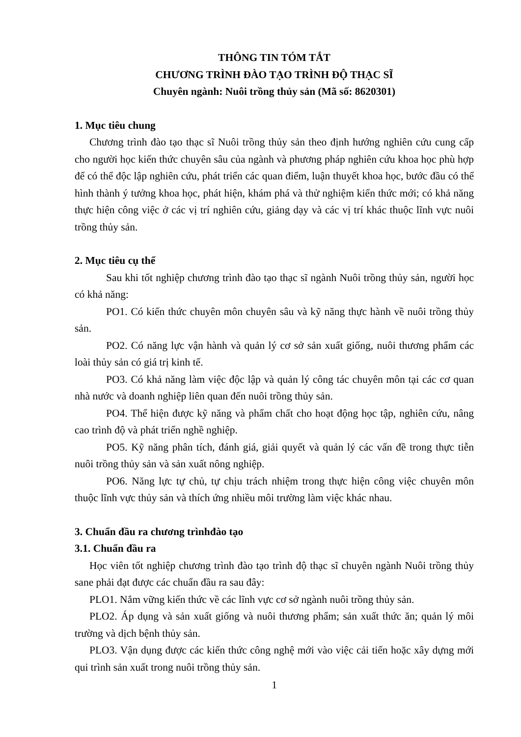THÔNG TIN TÓM TẮT
CHƯƠNG TRÌNH ĐÀO TẠO TRÌNH ĐỘ THẠC SĨ
Chuyên ngành: Nuôi trồng thủy sản (Mã số: 8620301)
1. Mục tiêu chung
Chương trình đào tạo thạc sĩ Nuôi trồng thủy sản theo định hướng nghiên cứu cung cấp cho người học kiến thức chuyên sâu của ngành và phương pháp nghiên cứu khoa học phù hợp để có thể độc lập nghiên cứu, phát triển các quan điểm, luận thuyết khoa học, bước đầu có thể hình thành ý tưởng khoa học, phát hiện, khám phá và thử nghiệm kiến thức mới; có khả năng thực hiện công việc ở các vị trí nghiên cứu, giảng dạy và các vị trí khác thuộc lĩnh vực nuôi trồng thủy sản.
2. Mục tiêu cụ thể
Sau khi tốt nghiệp chương trình đào tạo thạc sĩ ngành Nuôi trồng thủy sản, người học có khả năng:
PO1. Có kiến thức chuyên môn chuyên sâu và kỹ năng thực hành về nuôi trồng thủy sản.
PO2. Có năng lực vận hành và quản lý cơ sở sản xuất giống, nuôi thương phẩm các loài thủy sản có giá trị kinh tế.
PO3. Có khả năng làm việc độc lập và quản lý công tác chuyên môn tại các cơ quan nhà nước và doanh nghiệp liên quan đến nuôi trồng thủy sản.
PO4. Thể hiện được kỹ năng và phẩm chất cho hoạt động học tập, nghiên cứu, nâng cao trình độ và phát triển nghề nghiệp.
PO5. Kỹ năng phân tích, đánh giá, giải quyết và quản lý các vấn đề trong thực tiễn nuôi trồng thủy sản và sản xuất nông nghiệp.
PO6. Năng lực tự chủ, tự chịu trách nhiệm trong thực hiện công việc chuyên môn thuộc lĩnh vực thủy sản và thích ứng nhiều môi trường làm việc khác nhau.
3. Chuẩn đầu ra chương trìnhđào tạo
3.1. Chuẩn đầu ra
Học viên tốt nghiệp chương trình đào tạo trình độ thạc sĩ chuyên ngành Nuôi trồng thủy sane phải đạt được các chuẩn đầu ra sau đây:
PLO1. Nắm vững kiến thức về các lĩnh vực cơ sở ngành nuôi trồng thủy sản.
PLO2. Áp dụng và sản xuất giống và nuôi thương phẩm; sản xuất thức ăn; quản lý môi trường và dịch bệnh thủy sản.
PLO3. Vận dụng được các kiến thức công nghệ mới vào việc cải tiến hoặc xây dựng mới qui trình sản xuất trong nuôi trồng thủy sản.
1